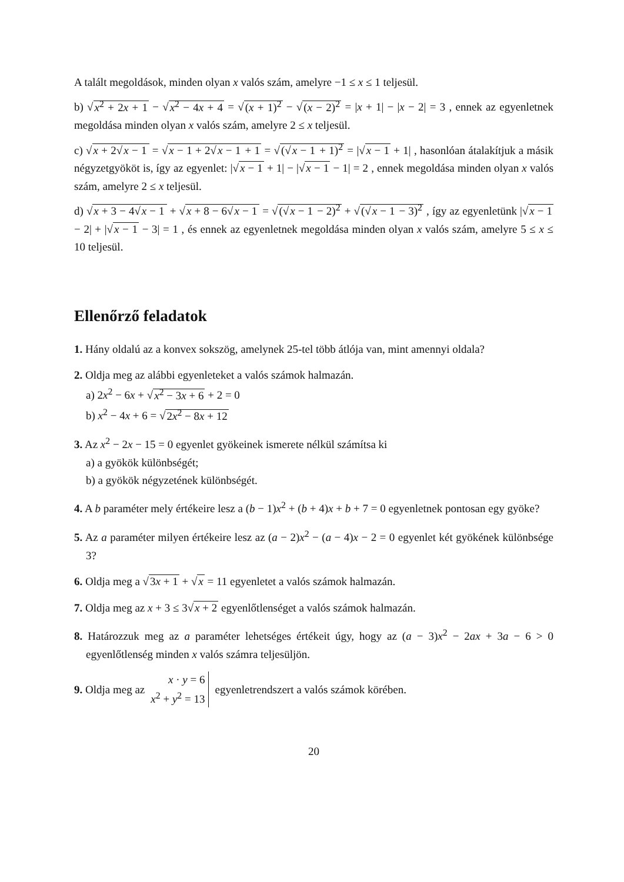A talált megoldások, minden olyan x valós szám, amelyre −1 ≤ x ≤ 1 teljesül.
b) √x<sup>2</sup> + 2x + 1 − √x<sup>2</sup> − 4x + 4 = √(x + 1)<sup>2</sup> − √(x − 2)<sup>2</sup> = |x + 1| − |x − 2| = 3 , ennek az egyenletnek megoldása minden olyan x valós szám, amelyre 2 ≤ x teljesül.
c) √x + 2√x − 1 = √x − 1 + 2√x − 1 + 1 = √(√x − 1 + 1)<sup>2</sup> = |√x − 1 + 1| , hasonlóan átalakítjuk a másik négyzetgyököt is, így az egyenlet: |√x − 1 + 1| − |√x − 1 − 1| = 2 , ennek megoldása minden olyan x valós szám, amelyre 2 ≤ x teljesül.
d) √x + 3 − 4√x − 1 + √x + 8 − 6√x − 1 = √(√x − 1 − 2)<sup>2</sup> + √(√x − 1 − 3)<sup>2</sup> , így az egyenletünk |√x − 1 − 2| + |√x − 1 − 3| = 1 , és ennek az egyenletnek megoldása minden olyan x valós szám, amelyre 5 ≤ x ≤ 10 teljesül.
Ellenőrző feladatok
1. Hány oldalú az a konvex sokszög, amelynek 25-tel több átlója van, mint amennyi oldala?
2. Oldja meg az alábbi egyenleteket a valós számok halmazán.
a) 2x<sup>2</sup> − 6x + √x<sup>2</sup> − 3x + 6 + 2 = 0
b) x<sup>2</sup> − 4x + 6 = √2x<sup>2</sup> − 8x + 12
3. Az x<sup>2</sup> − 2x − 15 = 0 egyenlet gyökeinek ismerete nélkül számítsa ki
a) a gyökök különbségét;
b) a gyökök négyzetének különbségét.
4. A b paraméter mely értékeire lesz a (b − 1)x<sup>2</sup> + (b + 4)x + b + 7 = 0 egyenletnek pontosan egy gyöke?
5. Az a paraméter milyen értékeire lesz az (a − 2)x<sup>2</sup> − (a − 4)x − 2 = 0 egyenlet két gyökének különbsége 3?
6. Oldja meg a √3x + 1 + √x = 11 egyenletet a valós számok halmazán.
7. Oldja meg az x + 3 ≤ 3√x + 2 egyenlőtlenséget a valós számok halmazán.
8. Határozzuk meg az a paraméter lehetséges értékeit úgy, hogy az (a − 3)x<sup>2</sup> − 2ax + 3a − 6 > 0 egyenlőtlenség minden x valós számra teljesüljön.
9. Oldja meg az x · y = 6
x<sup>2</sup> + y<sup>2</sup> = 13 egyenletrendszert a valós számok körében.
20